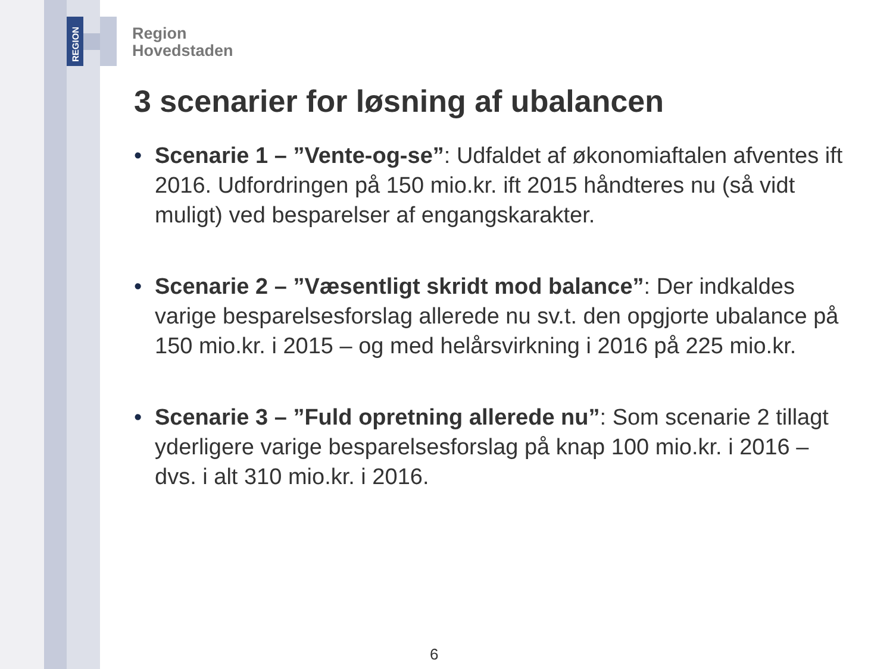REGION
Region
Hovedstaden
3 scenarier for løsning af ubalancen
• Scenarie 1 – ”Vente-og-se”: Udfaldet af økonomiaftalen afventes ift 2016. Udfordringen på 150 mio.kr. ift 2015 håndteres nu (så vidt muligt) ved besparelser af engangskarakter.
• Scenarie 2 – ”Væsentligt skridt mod balance”: Der indkaldes varige besparelsesforslag allerede nu sv.t. den opgjorte ubalance på 150 mio.kr. i 2015 – og med helårsvirkning i 2016 på 225 mio.kr.
• Scenarie 3 – ”Fuld opretning allerede nu”: Som scenarie 2 tillagt yderligere varige besparelsesforslag på knap 100 mio.kr. i 2016 – dvs. i alt 310 mio.kr. i 2016.
6